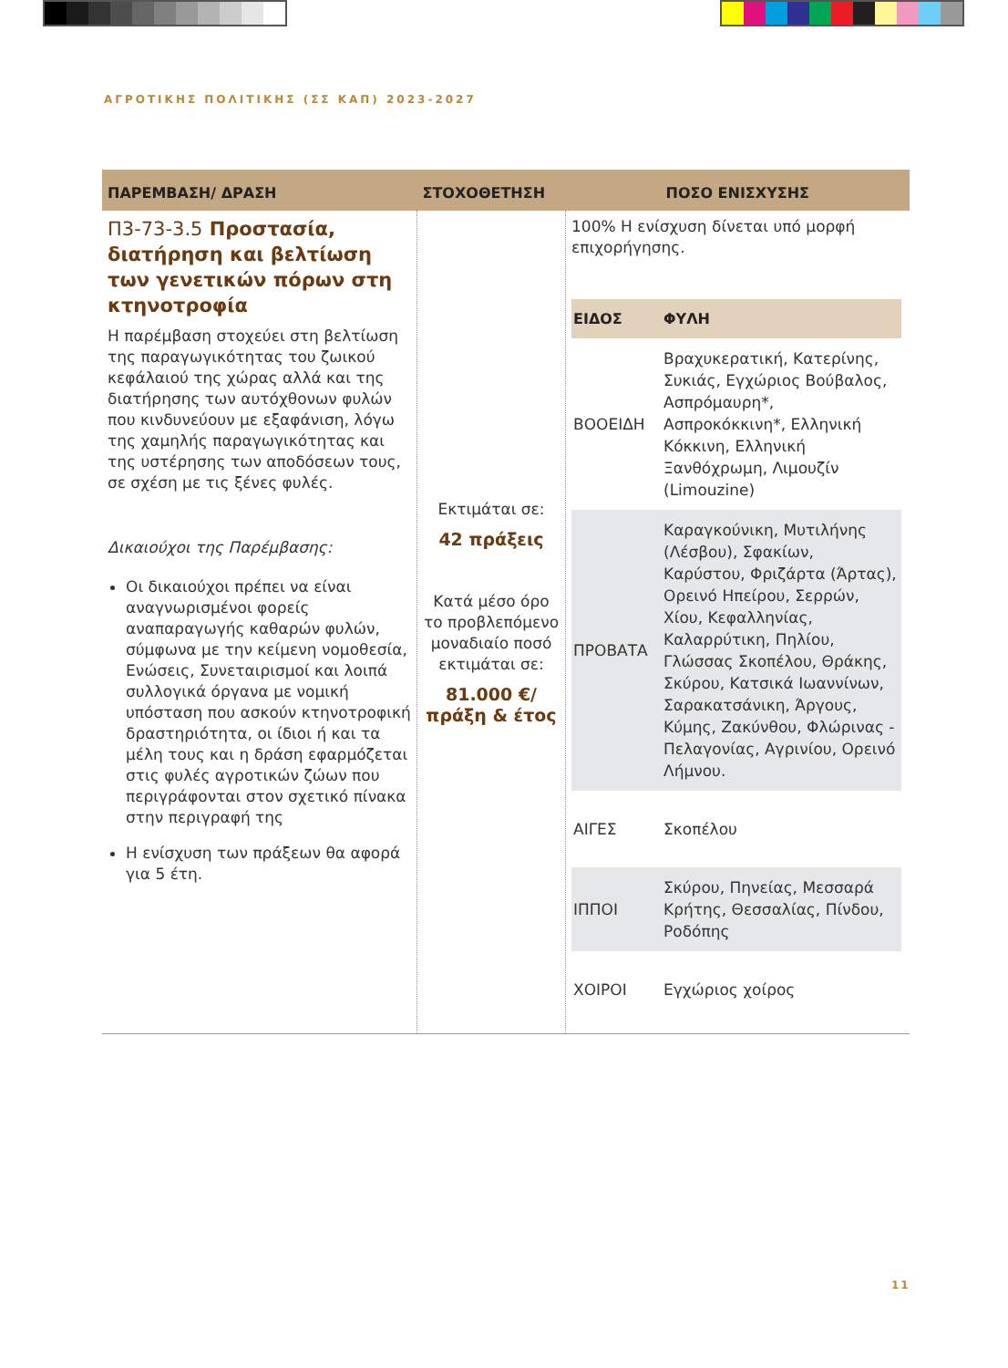ΑΓΡΟΤΙΚΗΣ ΠΟΛΙΤΙΚΗΣ (ΣΣ ΚΑΠ) 2023-2027
| ΠΑΡΕΜΒΑΣΗ/ ΔΡΑΣΗ | ΣΤΟΧΟΘΕΤΗΣΗ | ΠΟΣΟ ΕΝΙΣΧΥΣΗΣ |
| --- | --- | --- |
| Π3-73-3.5 Προστασία, διατήρηση και βελτίωση των γενετικών πόρων στη κτηνοτροφία Η παρέμβαση στοχεύει στη βελτίωση της παραγωγικότητας του ζωικού κεφάλαιού της χώρας αλλά και της διατήρησης των αυτόχθονων φυλών που κινδυνεύουν με εξαφάνιση, λόγω της χαμηλής παραγωγικότητας και της υστέρησης των αποδόσεων τους, σε σχέση με τις ξένες φυλές. Δικαιούχοι της Παρέμβασης: Οι δικαιούχοι πρέπει να είναι αναγνωρισμένοι φορείς αναπαραγωγής καθαρών φυλών, σύμφωνα με την κείμενη νομοθεσία, Ενώσεις, Συνεταιρισμοί και λοιπά συλλογικά όργανα με νομική υπόσταση που ασκούν κτηνοτροφική δραστηριότητα, οι ίδιοι ή και τα μέλη τους και η δράση εφαρμόζεται στις φυλές αγροτικών ζώων που περιγράφονται στον σχετικό πίνακα στην περιγραφή της Η ενίσχυση των πράξεων θα αφορά για 5 έτη. | Εκτιμάται σε: 42 πράξεις Κατά μέσο όρο το προβλεπόμενο μοναδιαίο ποσό εκτιμάται σε: 81.000 €/ πράξη & έτος | 100% Η ενίσχυση δίνεται υπό μορφή επιχορήγησης. / ΕΙΔΟΣ / ΦΥΛΗ / / --- / --- / / ΒΟΟΕΙΔΗ / Βραχυκερατική, Κατερίνης, Συκιάς, Εγχώριος Βούβαλος, Ασπρόμαυρη*, Ασπροκόκκινη*, Ελληνική Κόκκινη, Ελληνική Ξανθόχρωμη, Λιμουζίν (Limouzine) / / ΠΡΟΒΑΤΑ / Καραγκούνικη, Μυτιλήνης (Λέσβου), Σφακίων, Καρύστου, Φριζάρτα (Άρτας), Ορεινό Ηπείρου, Σερρών, Χίου, Κεφαλληνίας, Καλαρρύτικη, Πηλίου, Γλώσσας Σκοπέλου, Θράκης, Σκύρου, Κατσικά Ιωαννίνων, Σαρακατσάνικη, Άργους, Κύμης, Ζακύνθου, Φλώρινας - Πελαγονίας, Αγρινίου, Ορεινό Λήμνου. / / ΑΙΓΕΣ / Σκοπέλου / / ΙΠΠΟΙ / Σκύρου, Πηνείας, Μεσσαρά Κρήτης, Θεσσαλίας, Πίνδου, Ροδόπης / / ΧΟΙΡΟΙ / Εγχώριος χοίρος / |
11